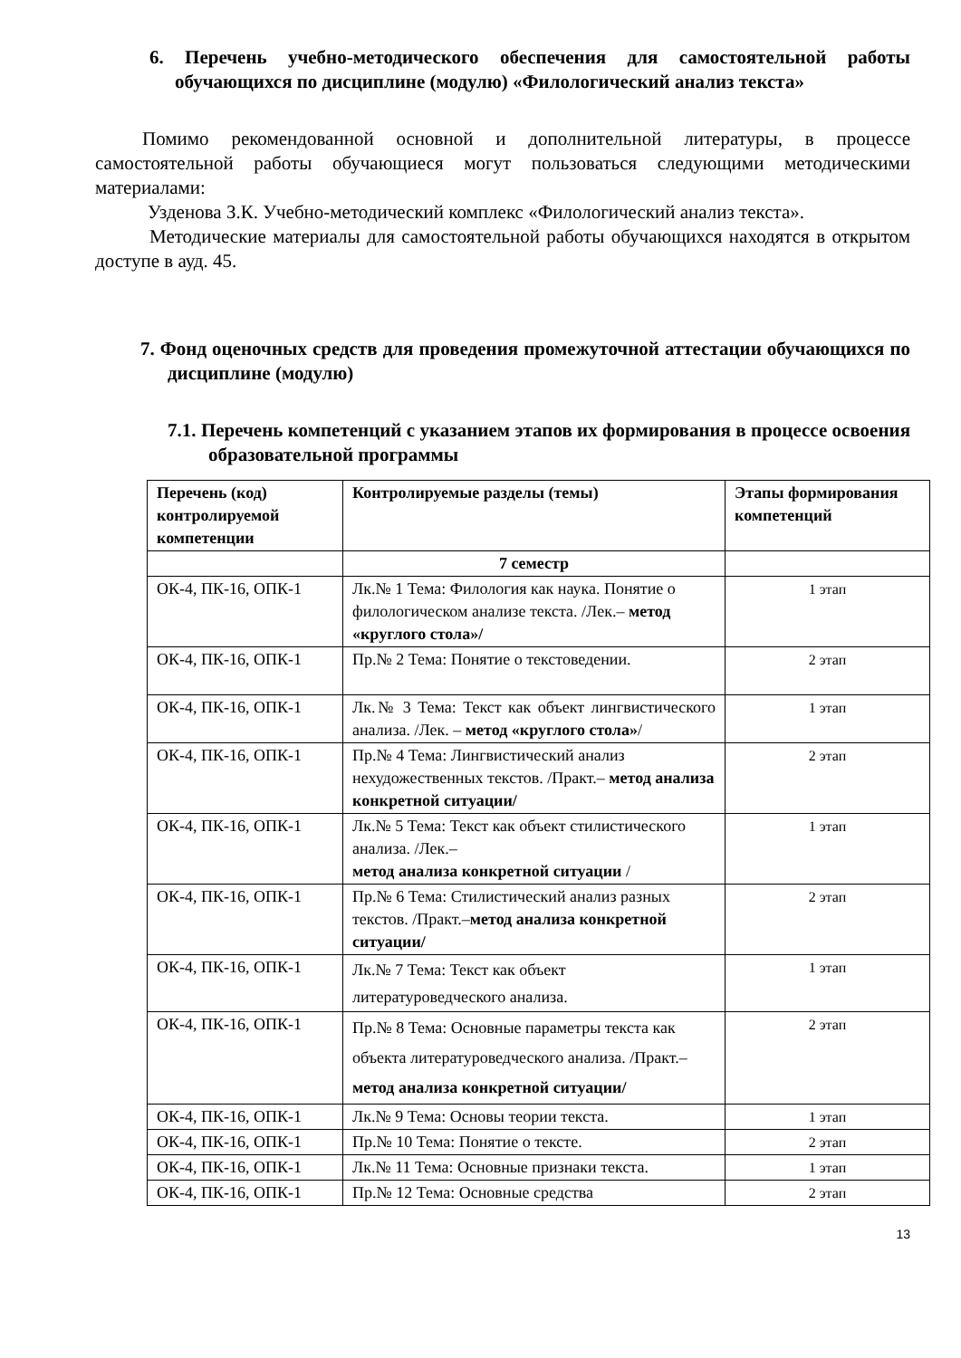6. Перечень учебно-методического обеспечения для самостоятельной работы обучающихся по дисциплине (модулю) «Филологический анализ текста»
Помимо рекомендованной основной и дополнительной литературы, в процессе самостоятельной работы обучающиеся могут пользоваться следующими методическими материалами:
Узденова З.К. Учебно-методический комплекс «Филологический анализ текста».
Методические материалы для самостоятельной работы обучающихся находятся в открытом доступе в ауд. 45.
7. Фонд оценочных средств для проведения промежуточной аттестации обучающихся по дисциплине (модулю)
7.1. Перечень компетенций с указанием этапов их формирования в процессе освоения образовательной программы
| Перечень (код) контролируемой компетенции | Контролируемые разделы (темы) | Этапы формирования компетенций |
| --- | --- | --- |
| | 7 семестр | |
| ОК-4, ПК-16, ОПК-1 | Лк.№ 1 Тема: Филология как наука. Понятие о филологическом анализе текста. /Лек.– метод «круглого стола»/ | 1 этап |
| ОК-4, ПК-16, ОПК-1 | Пр.№ 2 Тема: Понятие о текстоведении. | 2 этап |
| ОК-4, ПК-16, ОПК-1 | Лк.№ 3 Тема: Текст как объект лингвистического анализа. /Лек. – метод «круглого стола» / | 1 этап |
| ОК-4, ПК-16, ОПК-1 | Пр.№ 4 Тема: Лингвистический анализ нехудожественных текстов. /Практ.– метод анализа конкретной ситуации/ | 2 этап |
| ОК-4, ПК-16, ОПК-1 | Лк.№ 5 Тема: Текст как объект стилистического анализа. /Лек.– метод анализа конкретной ситуации / | 1 этап |
| ОК-4, ПК-16, ОПК-1 | Пр.№ 6 Тема: Стилистический анализ разных текстов. /Практ.– метод анализа конкретной ситуации/ | 2 этап |
| ОК-4, ПК-16, ОПК-1 | Лк.№ 7 Тема: Текст как объект литературоведческого анализа. | 1 этап |
| ОК-4, ПК-16, ОПК-1 | Пр.№ 8 Тема: Основные параметры текста как объекта литературоведческого анализа. /Практ.– метод анализа конкретной ситуации/ | 2 этап |
| ОК-4, ПК-16, ОПК-1 | Лк.№ 9 Тема: Основы теории текста. | 1 этап |
| ОК-4, ПК-16, ОПК-1 | Пр.№ 10 Тема: Понятие о тексте. | 2 этап |
| ОК-4, ПК-16, ОПК-1 | Лк.№ 11 Тема: Основные признаки текста. | 1 этап |
| ОК-4, ПК-16, ОПК-1 | Пр.№ 12 Тема: Основные средства | 2 этап |
13